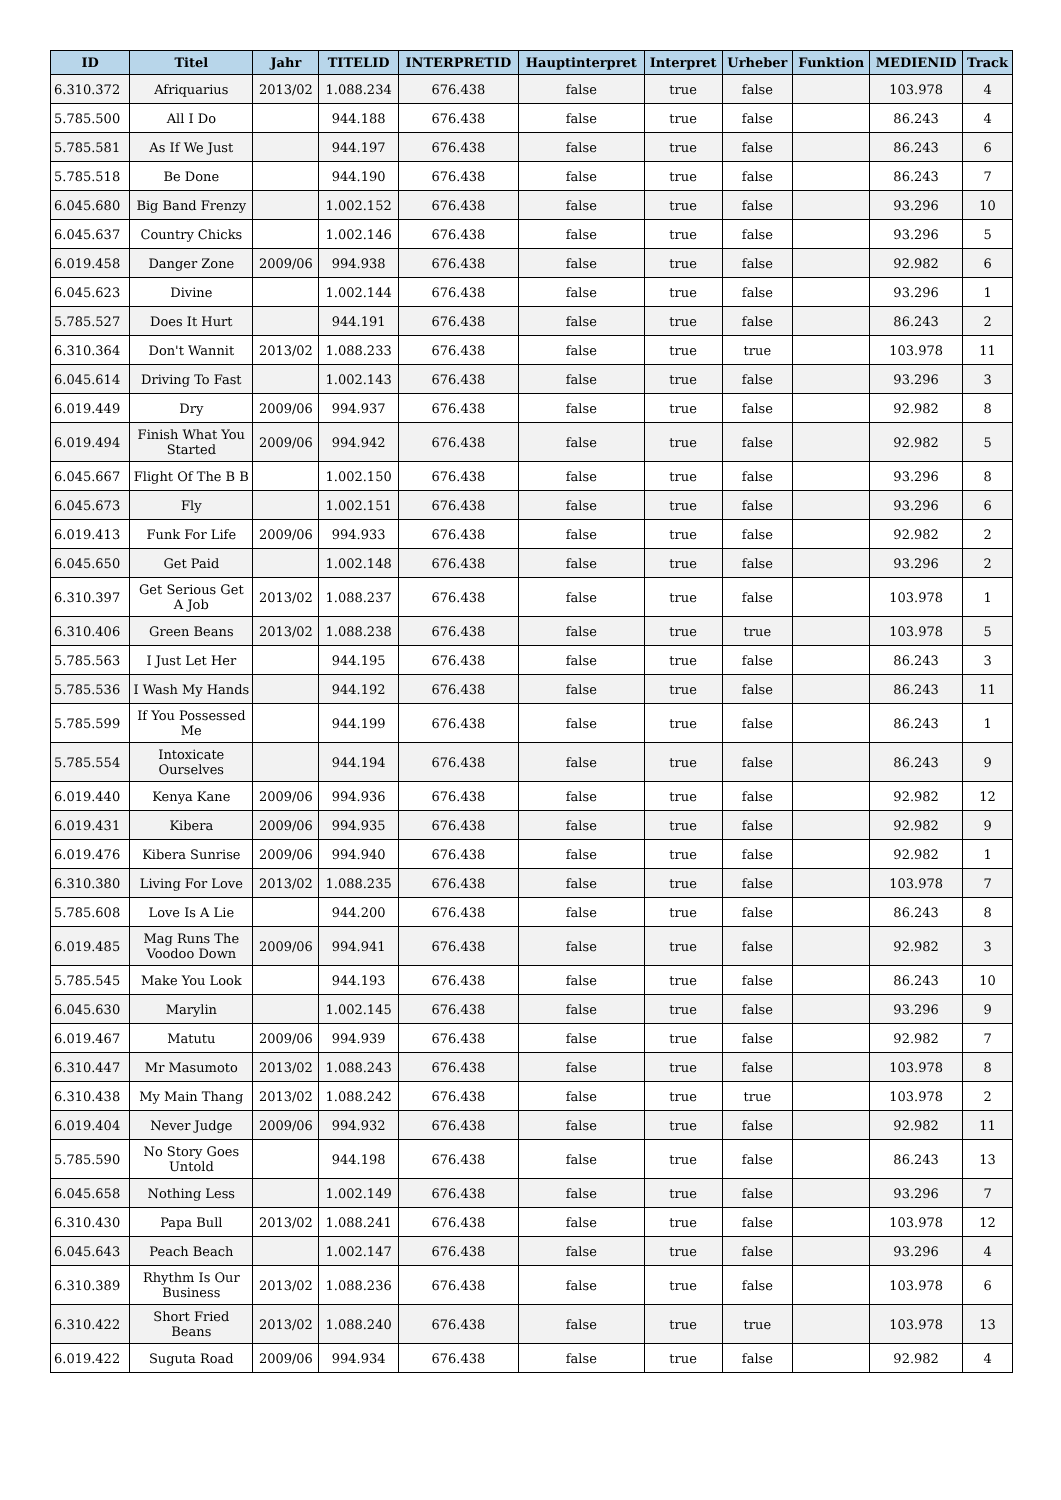| ID | Titel | Jahr | TITELID | INTERPRETID | Hauptinterpret | Interpret | Urheber | Funktion | MEDIENID | Track |
| --- | --- | --- | --- | --- | --- | --- | --- | --- | --- | --- |
| 6.310.372 | Afriquarius | 2013/02 | 1.088.234 | 676.438 | false | true | false | | 103.978 | 4 |
| 5.785.500 | All I Do | | 944.188 | 676.438 | false | true | false | | 86.243 | 4 |
| 5.785.581 | As If We Just | | 944.197 | 676.438 | false | true | false | | 86.243 | 6 |
| 5.785.518 | Be Done | | 944.190 | 676.438 | false | true | false | | 86.243 | 7 |
| 6.045.680 | Big Band Frenzy | | 1.002.152 | 676.438 | false | true | false | | 93.296 | 10 |
| 6.045.637 | Country Chicks | | 1.002.146 | 676.438 | false | true | false | | 93.296 | 5 |
| 6.019.458 | Danger Zone | 2009/06 | 994.938 | 676.438 | false | true | false | | 92.982 | 6 |
| 6.045.623 | Divine | | 1.002.144 | 676.438 | false | true | false | | 93.296 | 1 |
| 5.785.527 | Does It Hurt | | 944.191 | 676.438 | false | true | false | | 86.243 | 2 |
| 6.310.364 | Don't Wannit | 2013/02 | 1.088.233 | 676.438 | false | true | true | | 103.978 | 11 |
| 6.045.614 | Driving To Fast | | 1.002.143 | 676.438 | false | true | false | | 93.296 | 3 |
| 6.019.449 | Dry | 2009/06 | 994.937 | 676.438 | false | true | false | | 92.982 | 8 |
| 6.019.494 | Finish What You Started | 2009/06 | 994.942 | 676.438 | false | true | false | | 92.982 | 5 |
| 6.045.667 | Flight Of The B B | | 1.002.150 | 676.438 | false | true | false | | 93.296 | 8 |
| 6.045.673 | Fly | | 1.002.151 | 676.438 | false | true | false | | 93.296 | 6 |
| 6.019.413 | Funk For Life | 2009/06 | 994.933 | 676.438 | false | true | false | | 92.982 | 2 |
| 6.045.650 | Get Paid | | 1.002.148 | 676.438 | false | true | false | | 93.296 | 2 |
| 6.310.397 | Get Serious Get A Job | 2013/02 | 1.088.237 | 676.438 | false | true | false | | 103.978 | 1 |
| 6.310.406 | Green Beans | 2013/02 | 1.088.238 | 676.438 | false | true | true | | 103.978 | 5 |
| 5.785.563 | I Just Let Her | | 944.195 | 676.438 | false | true | false | | 86.243 | 3 |
| 5.785.536 | I Wash My Hands | | 944.192 | 676.438 | false | true | false | | 86.243 | 11 |
| 5.785.599 | If You Possessed Me | | 944.199 | 676.438 | false | true | false | | 86.243 | 1 |
| 5.785.554 | Intoxicate Ourselves | | 944.194 | 676.438 | false | true | false | | 86.243 | 9 |
| 6.019.440 | Kenya Kane | 2009/06 | 994.936 | 676.438 | false | true | false | | 92.982 | 12 |
| 6.019.431 | Kibera | 2009/06 | 994.935 | 676.438 | false | true | false | | 92.982 | 9 |
| 6.019.476 | Kibera Sunrise | 2009/06 | 994.940 | 676.438 | false | true | false | | 92.982 | 1 |
| 6.310.380 | Living For Love | 2013/02 | 1.088.235 | 676.438 | false | true | false | | 103.978 | 7 |
| 5.785.608 | Love Is A Lie | | 944.200 | 676.438 | false | true | false | | 86.243 | 8 |
| 6.019.485 | Mag Runs The Voodoo Down | 2009/06 | 994.941 | 676.438 | false | true | false | | 92.982 | 3 |
| 5.785.545 | Make You Look | | 944.193 | 676.438 | false | true | false | | 86.243 | 10 |
| 6.045.630 | Marylin | | 1.002.145 | 676.438 | false | true | false | | 93.296 | 9 |
| 6.019.467 | Matutu | 2009/06 | 994.939 | 676.438 | false | true | false | | 92.982 | 7 |
| 6.310.447 | Mr Masumoto | 2013/02 | 1.088.243 | 676.438 | false | true | false | | 103.978 | 8 |
| 6.310.438 | My Main Thang | 2013/02 | 1.088.242 | 676.438 | false | true | true | | 103.978 | 2 |
| 6.019.404 | Never Judge | 2009/06 | 994.932 | 676.438 | false | true | false | | 92.982 | 11 |
| 5.785.590 | No Story Goes Untold | | 944.198 | 676.438 | false | true | false | | 86.243 | 13 |
| 6.045.658 | Nothing Less | | 1.002.149 | 676.438 | false | true | false | | 93.296 | 7 |
| 6.310.430 | Papa Bull | 2013/02 | 1.088.241 | 676.438 | false | true | false | | 103.978 | 12 |
| 6.045.643 | Peach Beach | | 1.002.147 | 676.438 | false | true | false | | 93.296 | 4 |
| 6.310.389 | Rhythm Is Our Business | 2013/02 | 1.088.236 | 676.438 | false | true | false | | 103.978 | 6 |
| 6.310.422 | Short Fried Beans | 2013/02 | 1.088.240 | 676.438 | false | true | true | | 103.978 | 13 |
| 6.019.422 | Suguta Road | 2009/06 | 994.934 | 676.438 | false | true | false | | 92.982 | 4 |